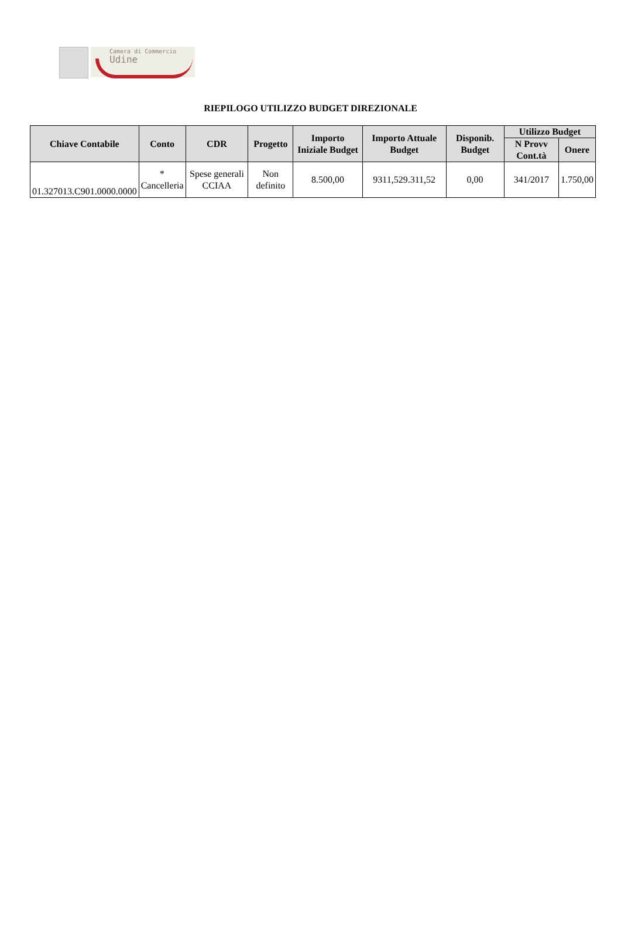Camera di Commercio
Udine
RIEPILOGO UTILIZZO BUDGET DIREZIONALE
| Chiave Contabile | Conto | CDR | Progetto | Importo Iniziale Budget | Importo Attuale Budget | Disponib. Budget | Utilizzo Budget | |
| --- | --- | --- | --- | --- | --- | --- | --- | --- |
| | | | | | | | N Provv Cont.tà | Onere |
| 01.327013.C901.0000.0000 | * Cancelleria | Spese generali CCIAA | Non definito | 8.500,00 | 9311,529.311,52 | 0,00 | 341/2017 | 1.750,00 |